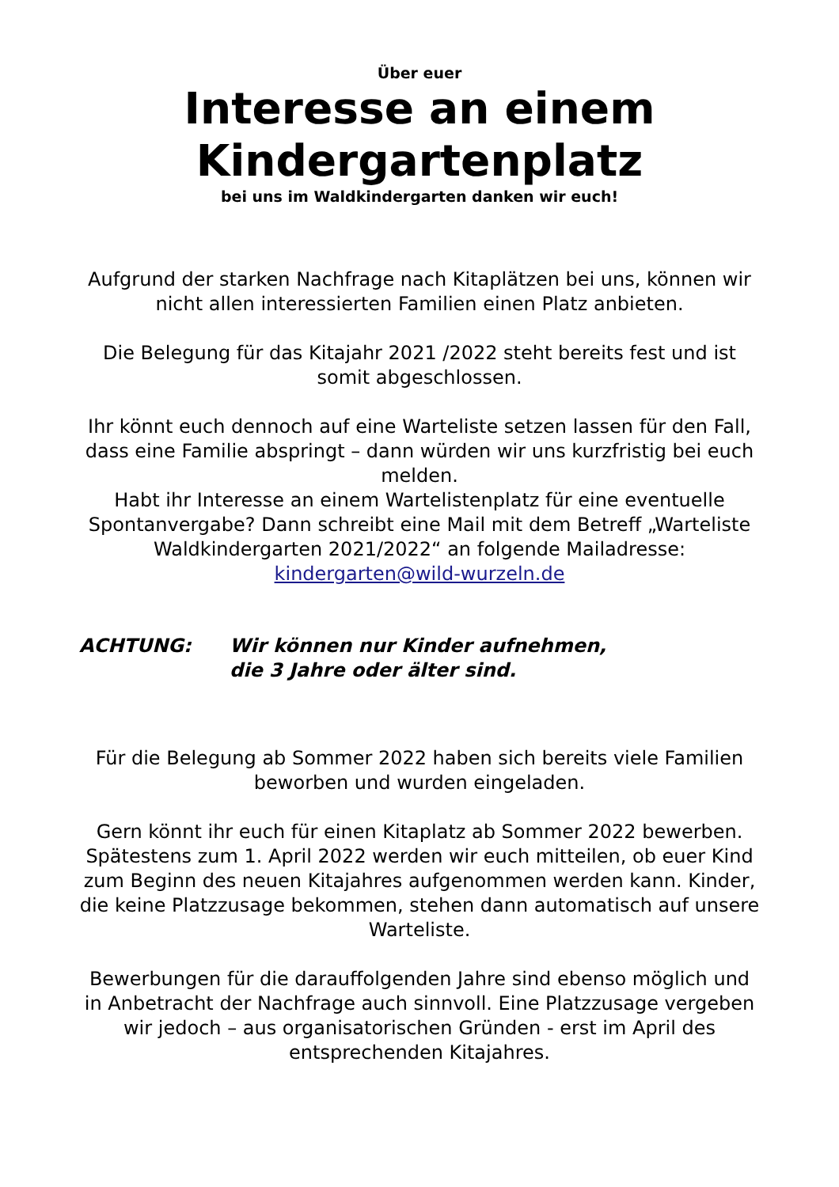Über euer
Interesse an einem
Kindergartenplatz
bei uns im Waldkindergarten danken wir euch!
Aufgrund der starken Nachfrage nach Kitaplätzen bei uns, können wir nicht allen interessierten Familien einen Platz anbieten.
Die Belegung für das Kitajahr 2021 /2022 steht bereits fest und ist somit abgeschlossen.
Ihr könnt euch dennoch auf eine Warteliste setzen lassen für den Fall, dass eine Familie abspringt – dann würden wir uns kurzfristig bei euch melden.
Habt ihr Interesse an einem Wartelistenplatz für eine eventuelle Spontanvergabe? Dann schreibt eine Mail mit dem Betreff „Warteliste Waldkindergarten 2021/2022“ an folgende Mailadresse: kindergarten@wild-wurzeln.de
ACHTUNG: Wir können nur Kinder aufnehmen,
die 3 Jahre oder älter sind.
Für die Belegung ab Sommer 2022 haben sich bereits viele Familien beworben und wurden eingeladen.
Gern könnt ihr euch für einen Kitaplatz ab Sommer 2022 bewerben. Spätestens zum 1. April 2022 werden wir euch mitteilen, ob euer Kind zum Beginn des neuen Kitajahres aufgenommen werden kann. Kinder, die keine Platzzusage bekommen, stehen dann automatisch auf unsere Warteliste.
Bewerbungen für die darauffolgenden Jahre sind ebenso möglich und in Anbetracht der Nachfrage auch sinnvoll. Eine Platzzusage vergeben wir jedoch – aus organisatorischen Gründen - erst im April des entsprechenden Kitajahres.